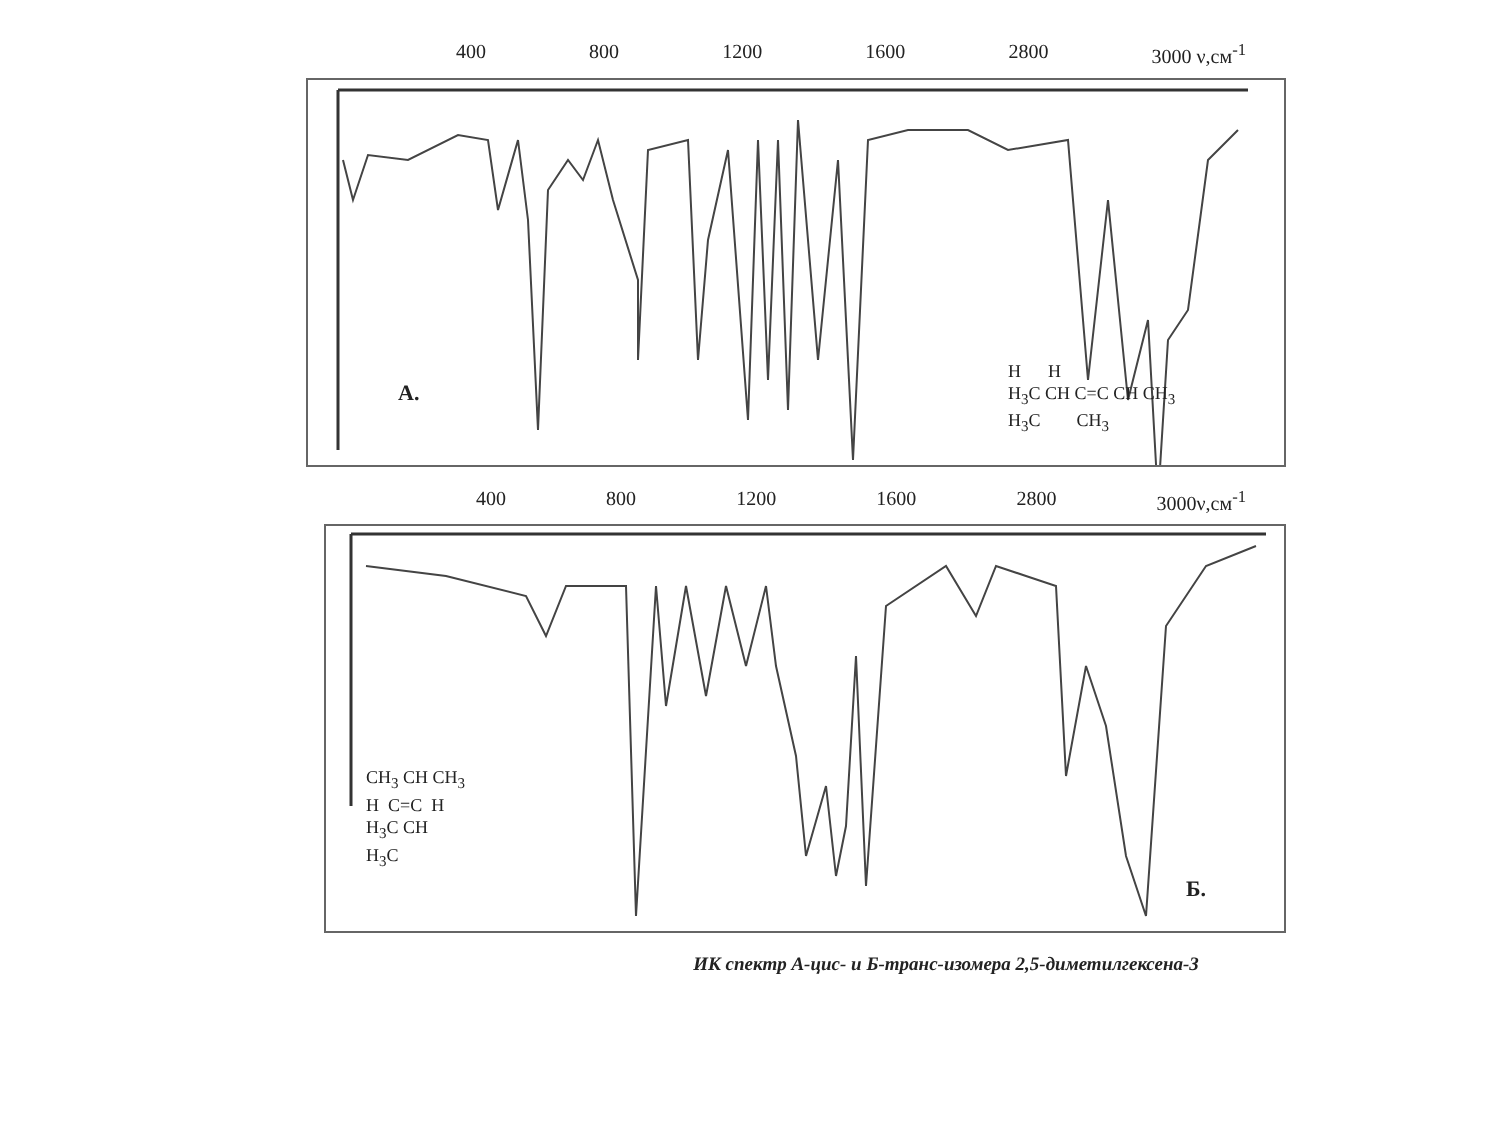400 800 1200 1600 2800 3000 ν,см<sup>-1</sup>
А.
H H
H<sub>3</sub>C CH C=C CH CH<sub>3</sub>
H<sub>3</sub>C CH<sub>3</sub>
400 800 1200 1600 2800 3000ν,см<sup>-1</sup>
CH<sub>3</sub> CH CH<sub>3</sub>
H C=C H
H<sub>3</sub>C CH
H<sub>3</sub>C
Б.
ИК спектр А-цис- и Б-транс-изомера 2,5-диметилгексена-3